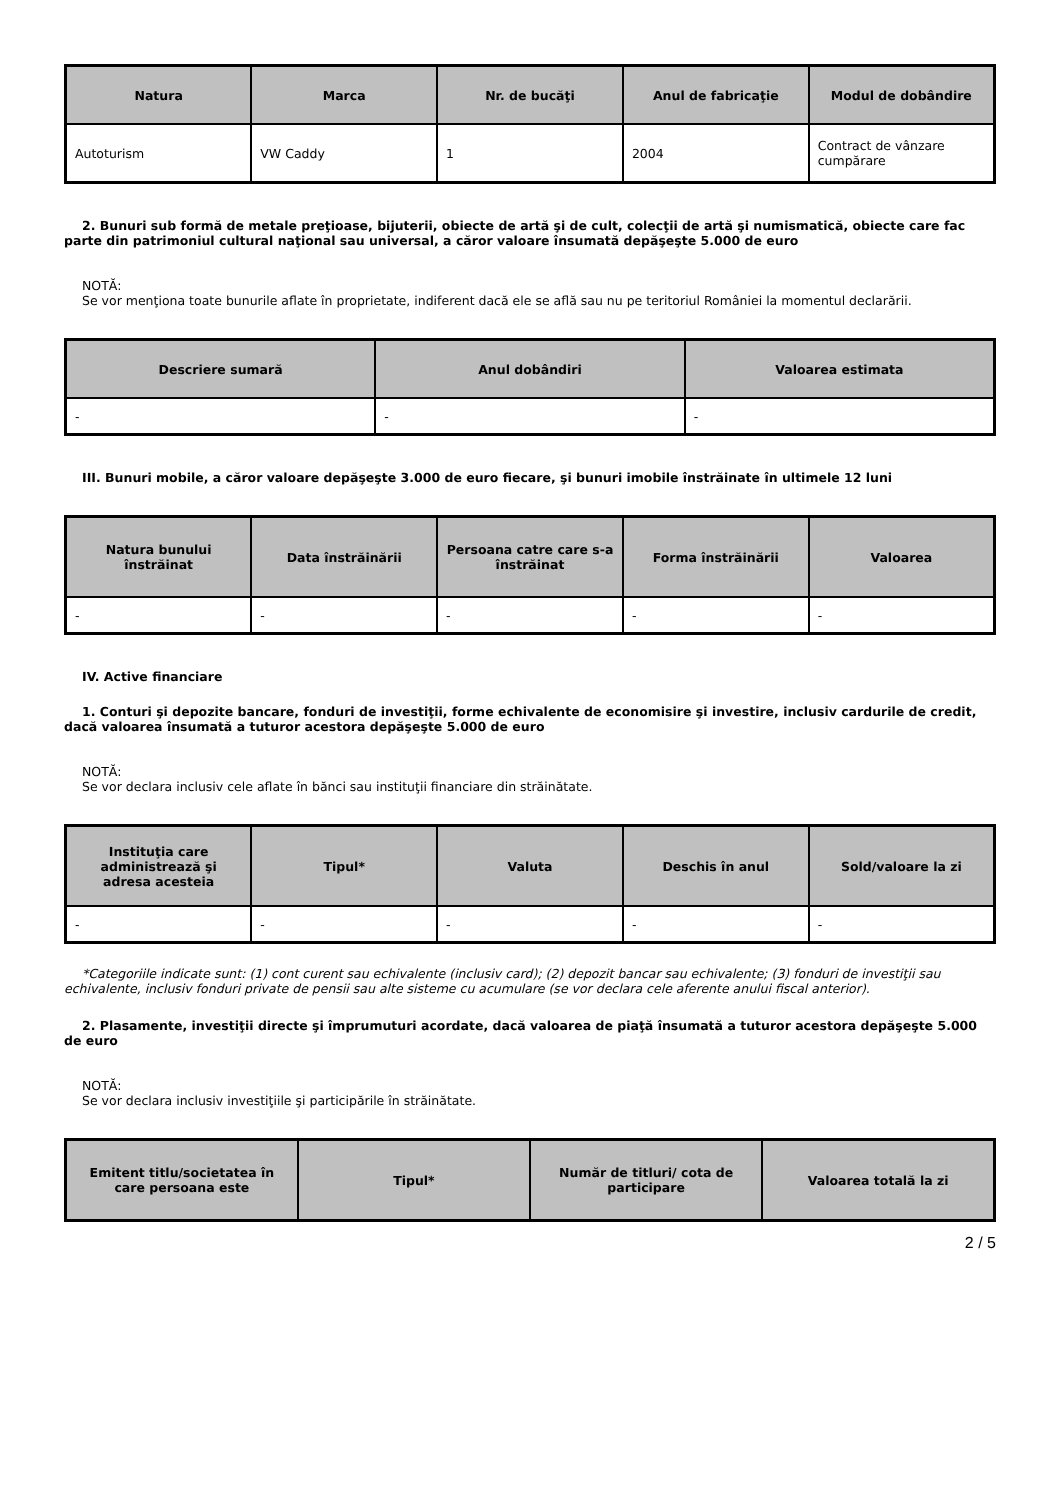| Natura | Marca | Nr. de bucăţi | Anul de fabricaţie | Modul de dobândire |
| --- | --- | --- | --- | --- |
| Autoturism | VW Caddy | 1 | 2004 | Contract de vânzare cumpărare |
2. Bunuri sub formă de metale preţioase, bijuterii, obiecte de artă şi de cult, colecţii de artă şi numismatică, obiecte care fac parte din patrimoniul cultural naţional sau universal, a căror valoare însumată depăşeşte 5.000 de euro
NOTĂ:
Se vor menţiona toate bunurile aflate în proprietate, indiferent dacă ele se află sau nu pe teritoriul României la momentul declarării.
| Descriere sumară | Anul dobândiri | Valoarea estimata |
| --- | --- | --- |
| - | - | - |
III. Bunuri mobile, a căror valoare depăşeşte 3.000 de euro fiecare, şi bunuri imobile înstrăinate în ultimele 12 luni
| Natura bunului înstrăinat | Data înstrăinării | Persoana catre care s-a înstrăinat | Forma înstrăinării | Valoarea |
| --- | --- | --- | --- | --- |
| - | - | - | - | - |
IV. Active financiare
1. Conturi şi depozite bancare, fonduri de investiţii, forme echivalente de economisire şi investire, inclusiv cardurile de credit, dacă valoarea însumată a tuturor acestora depăşeşte 5.000 de euro
NOTĂ:
Se vor declara inclusiv cele aflate în bănci sau instituţii financiare din străinătate.
| Instituţia care administrează şi adresa acesteia | Tipul* | Valuta | Deschis în anul | Sold/valoare la zi |
| --- | --- | --- | --- | --- |
| - | - | - | - | - |
*Categoriile indicate sunt: (1) cont curent sau echivalente (inclusiv card); (2) depozit bancar sau echivalente; (3) fonduri de investiţii sau echivalente, inclusiv fonduri private de pensii sau alte sisteme cu acumulare (se vor declara cele aferente anului fiscal anterior).
2. Plasamente, investiţii directe şi împrumuturi acordate, dacă valoarea de piaţă însumată a tuturor acestora depăşeşte 5.000 de euro
NOTĂ:
Se vor declara inclusiv investiţiile şi participările în străinătate.
| Emitent titlu/societatea în care persoana este | Tipul* | Număr de titluri/ cota de participare | Valoarea totală la zi |
| --- | --- | --- | --- |
2 / 5